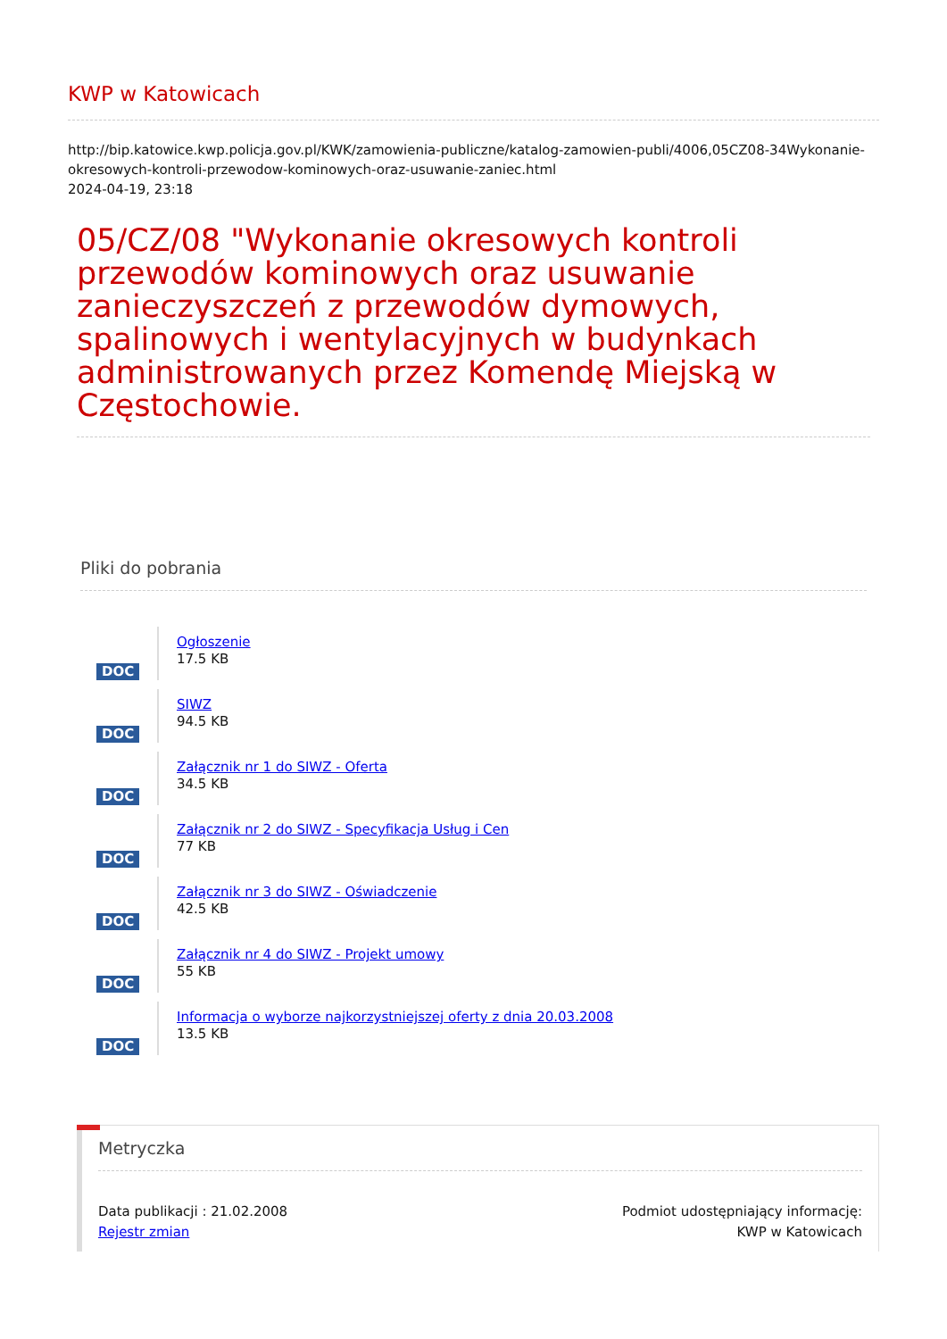KWP w Katowicach
http://bip.katowice.kwp.policja.gov.pl/KWK/zamowienia-publiczne/katalog-zamowien-publi/4006,05CZ08-34Wykonanie-okresowych-kontroli-przewodow-kominowych-oraz-usuwanie-zaniec.html
2024-04-19, 23:18
05/CZ/08 "Wykonanie okresowych kontroli przewodów kominowych oraz usuwanie zanieczyszczeń z przewodów dymowych, spalinowych i wentylacyjnych w budynkach administrowanych przez Komendę Miejską w Częstochowie.
Pliki do pobrania
DOC
Ogłoszenie
17.5 KB
DOC
SIWZ
94.5 KB
DOC
Załącznik nr 1 do SIWZ - Oferta
34.5 KB
DOC
Załącznik nr 2 do SIWZ - Specyfikacja Usług i Cen
77 KB
DOC
Załącznik nr 3 do SIWZ - Oświadczenie
42.5 KB
DOC
Załącznik nr 4 do SIWZ - Projekt umowy
55 KB
DOC
Informacja o wyborze najkorzystniejszej oferty z dnia 20.03.2008
13.5 KB
Metryczka
Data publikacji : 21.02.2008
Rejestr zmian
Podmiot udostępniający informację:
KWP w Katowicach